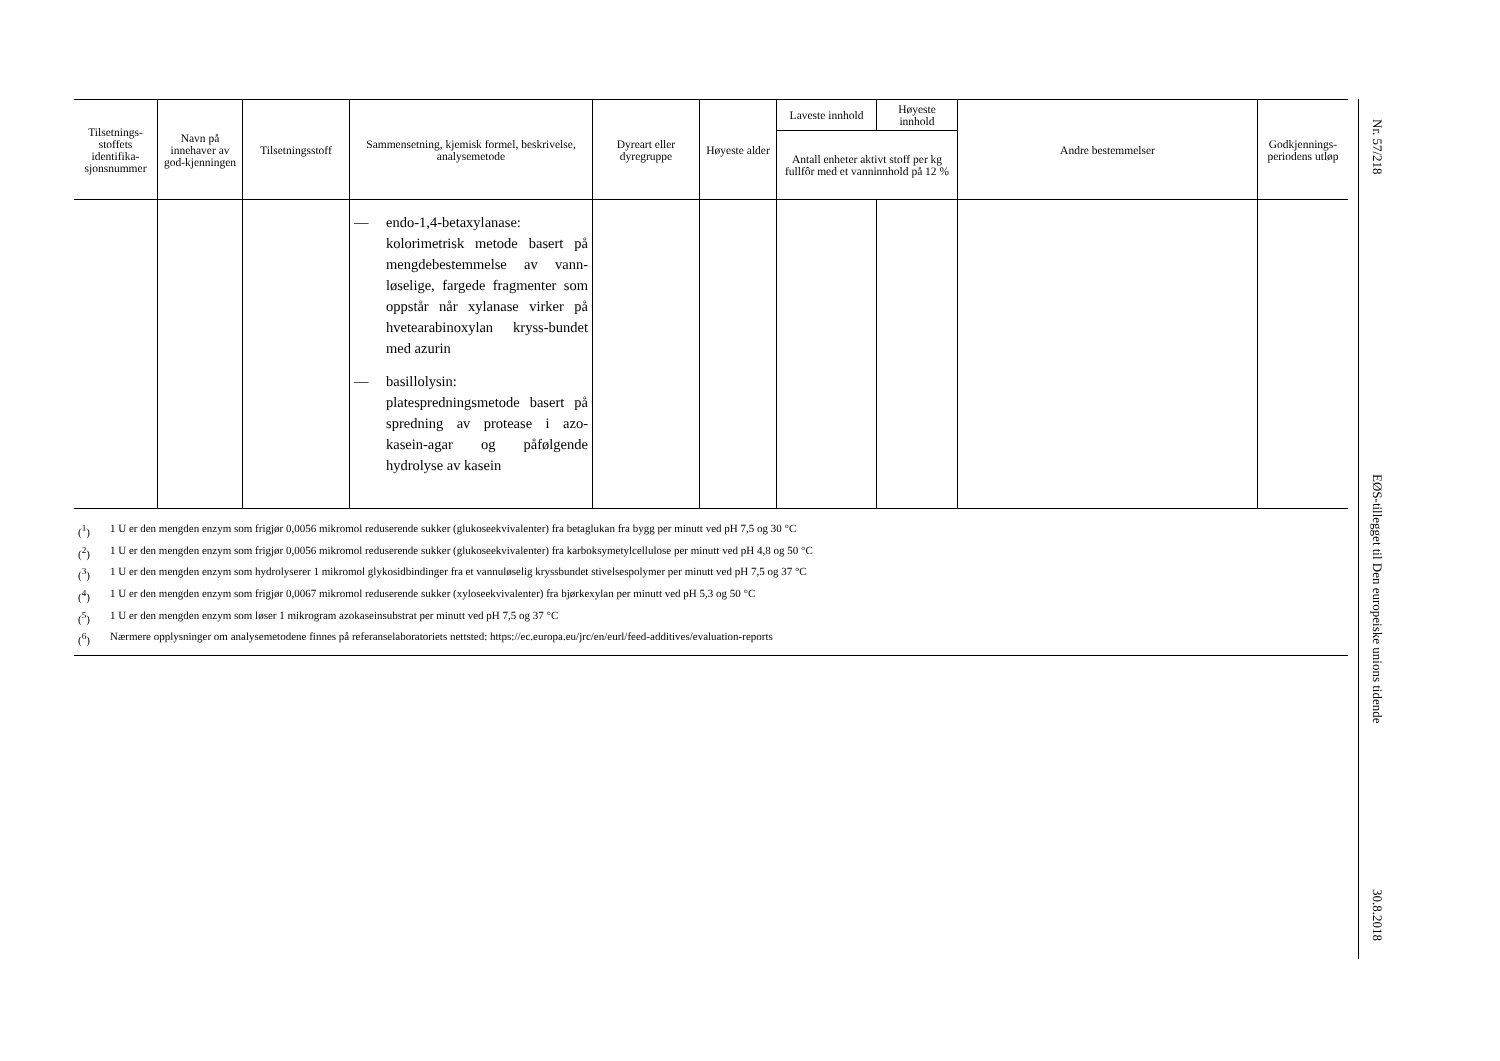| Tilsetnings-stoffets identifika-sjonsnummer | Navn på innehaver av god-kjenningen | Tilsetningsstoff | Sammensetning, kjemisk formel, beskrivelse, analysemetode | Dyreart eller dyregruppe | Høyeste alder | Laveste innhold | Høyeste innhold | Andre bestemmelser | Godkjennings-periodens utløp |
| --- | --- | --- | --- | --- | --- | --- | --- | --- | --- |
| | | | | | | Antall enheter aktivt stoff per kg fullfôr med et vanninnhold på 12 % | | | |
| | | | — endo-1,4-betaxylanase: kolorimetrisk metode basert på mengdebestemmelse av vann-løselige, fargede fragmenter som oppstår når xylanase virker på hvetearabinoxylan kryss-bundet med azurin — basillolysin: platespredningsmetode basert på spredning av protease i azo-kasein-agar og påfølgende hydrolyse av kasein | | | | | | |
(<sup>1</sup>) 1 U er den mengden enzym som frigjør 0,0056 mikromol reduserende sukker (glukoseekvivalenter) fra betaglukan fra bygg per minutt ved pH 7,5 og 30 °C
(<sup>2</sup>) 1 U er den mengden enzym som frigjør 0,0056 mikromol reduserende sukker (glukoseekvivalenter) fra karboksymetylcellulose per minutt ved pH 4,8 og 50 °C
(<sup>3</sup>) 1 U er den mengden enzym som hydrolyserer 1 mikromol glykosidbindinger fra et vannuløselig kryssbundet stivelsespolymer per minutt ved pH 7,5 og 37 °C
(<sup>4</sup>) 1 U er den mengden enzym som frigjør 0,0067 mikromol reduserende sukker (xyloseekvivalenter) fra bjørkexylan per minutt ved pH 5,3 og 50 °C
(<sup>5</sup>) 1 U er den mengden enzym som løser 1 mikrogram azokaseinsubstrat per minutt ved pH 7,5 og 37 °C
(<sup>6</sup>) Nærmere opplysninger om analysemetodene finnes på referanselaboratoriets nettsted: https://ec.europa.eu/jrc/en/eurl/feed-additives/evaluation-reports
Nr. 57/218
EØS-tillegget til Den europeiske unions tidende
30.8.2018